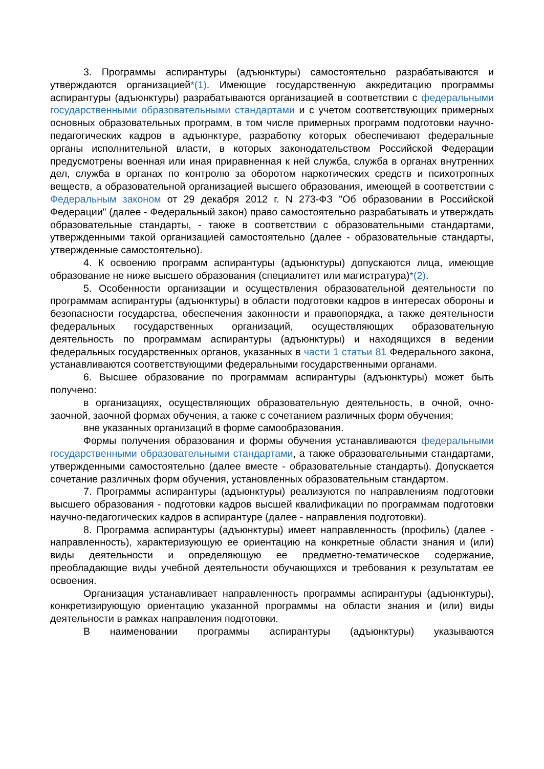3. Программы аспирантуры (адъюнктуры) самостоятельно разрабатываются и утверждаются организацией*(1). Имеющие государственную аккредитацию программы аспирантуры (адъюнктуры) разрабатываются организацией в соответствии с федеральными государственными образовательными стандартами и с учетом соответствующих примерных основных образовательных программ, в том числе примерных программ подготовки научно-педагогических кадров в адъюнктуре, разработку которых обеспечивают федеральные органы исполнительной власти, в которых законодательством Российской Федерации предусмотрены военная или иная приравненная к ней служба, служба в органах внутренних дел, служба в органах по контролю за оборотом наркотических средств и психотропных веществ, а образовательной организацией высшего образования, имеющей в соответствии с Федеральным законом от 29 декабря 2012 г. N 273-ФЗ "Об образовании в Российской Федерации" (далее - Федеральный закон) право самостоятельно разрабатывать и утверждать образовательные стандарты, - также в соответствии с образовательными стандартами, утвержденными такой организацией самостоятельно (далее - образовательные стандарты, утвержденные самостоятельно).
4. К освоению программ аспирантуры (адъюнктуры) допускаются лица, имеющие образование не ниже высшего образования (специалитет или магистратура)*(2).
5. Особенности организации и осуществления образовательной деятельности по программам аспирантуры (адъюнктуры) в области подготовки кадров в интересах обороны и безопасности государства, обеспечения законности и правопорядка, а также деятельности федеральных государственных организаций, осуществляющих образовательную деятельность по программам аспирантуры (адъюнктуры) и находящихся в ведении федеральных государственных органов, указанных в части 1 статьи 81 Федерального закона, устанавливаются соответствующими федеральными государственными органами.
6. Высшее образование по программам аспирантуры (адъюнктуры) может быть получено:
в организациях, осуществляющих образовательную деятельность, в очной, очно-заочной, заочной формах обучения, а также с сочетанием различных форм обучения;
вне указанных организаций в форме самообразования.
Формы получения образования и формы обучения устанавливаются федеральными государственными образовательными стандартами, а также образовательными стандартами, утвержденными самостоятельно (далее вместе - образовательные стандарты). Допускается сочетание различных форм обучения, установленных образовательным стандартом.
7. Программы аспирантуры (адъюнктуры) реализуются по направлениям подготовки высшего образования - подготовки кадров высшей квалификации по программам подготовки научно-педагогических кадров в аспирантуре (далее - направления подготовки).
8. Программа аспирантуры (адъюнктуры) имеет направленность (профиль) (далее - направленность), характеризующую ее ориентацию на конкретные области знания и (или) виды деятельности и определяющую ее предметно-тематическое содержание, преобладающие виды учебной деятельности обучающихся и требования к результатам ее освоения.
Организация устанавливает направленность программы аспирантуры (адъюнктуры), конкретизирующую ориентацию указанной программы на области знания и (или) виды деятельности в рамках направления подготовки.
В наименовании программы аспирантуры (адъюнктуры) указываются